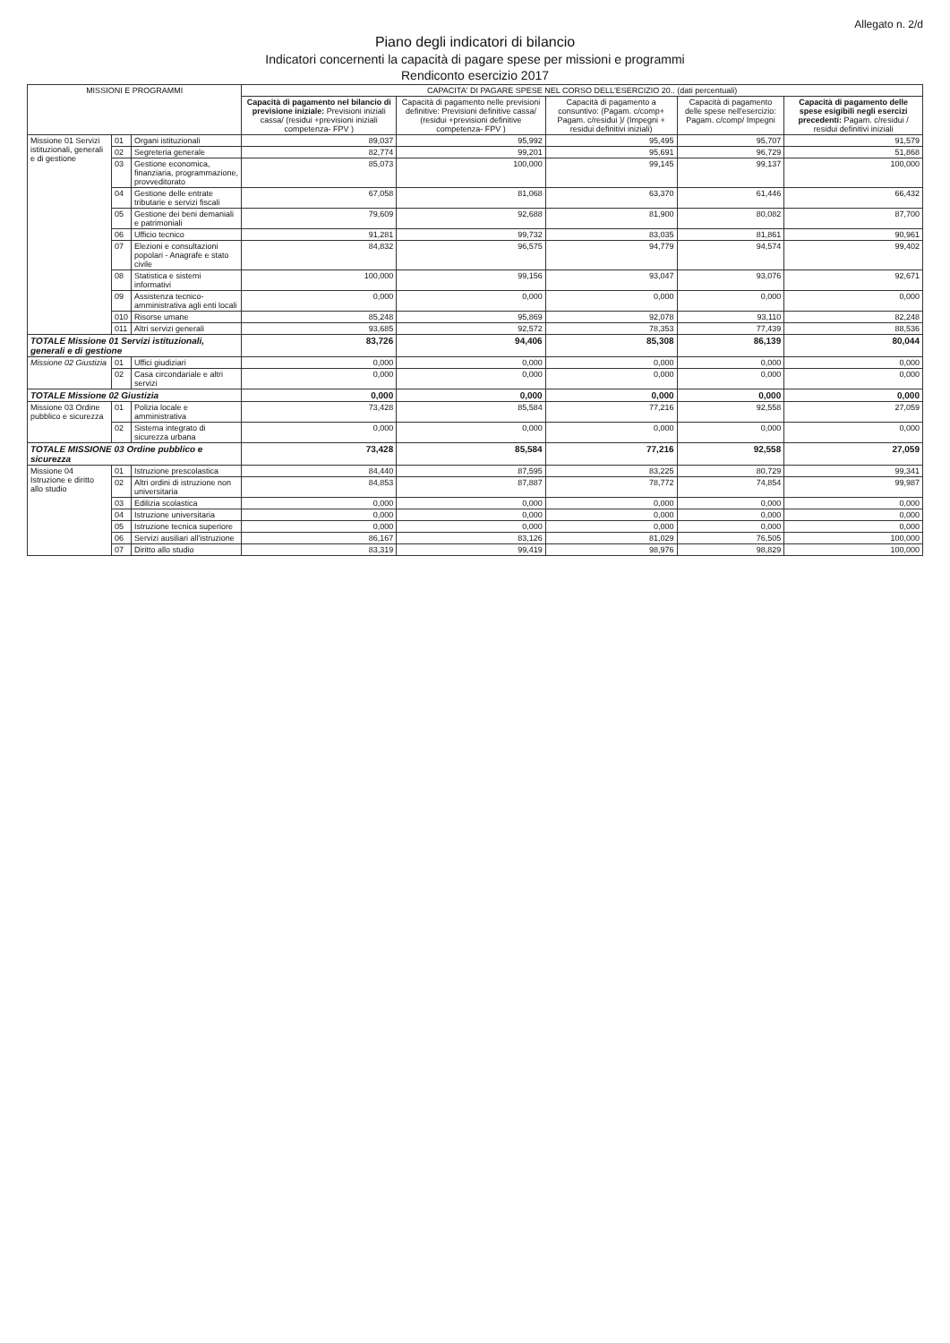Allegato n. 2/d
Piano degli indicatori di bilancio
Indicatori concernenti la capacità di pagare spese per missioni e programmi
Rendiconto esercizio 2017
| MISSIONI E PROGRAMMI | | | CAPACITA' DI PAGARE SPESE NEL CORSO DELL'ESERCIZIO 20.. (dati percentuali) | | | | |
| --- | --- | --- | --- | --- | --- | --- | --- |
| | | | Capacità di pagamento nel bilancio di previsione iniziale: Previsioni iniziali cassa/ (residui +previsioni iniziali competenza- FPV ) | Capacità di pagamento nelle previsioni definitive: Previsioni definitive cassa/ (residui +previsioni definitive competenza- FPV ) | Capacità di pagamento a consuntivo: (Pagam. c/comp+ Pagam. c/residui )/ (Impegni + residui definitivi iniziali) | Capacità di pagamento delle spese nell'esercizio: Pagam. c/comp/ Impegni | Capacità di pagamento delle spese esigibili negli esercizi precedenti: Pagam. c/residui / residui definitivi iniziali |
| Missione 01 Servizi istituzionali, generali e di gestione | 01 | Organi istituzionali | 89,037 | 95,992 | 95,495 | 95,707 | 91,579 |
| | 02 | Segreteria generale | 82,774 | 99,201 | 95,691 | 96,729 | 51,868 |
| | 03 | Gestione economica, finanziaria, programmazione, provveditorato | 85,073 | 100,000 | 99,145 | 99,137 | 100,000 |
| | 04 | Gestione delle entrate tributarie e servizi fiscali | 67,058 | 81,068 | 63,370 | 61,446 | 66,432 |
| | 05 | Gestione dei beni demaniali e patrimoniali | 79,609 | 92,688 | 81,900 | 80,082 | 87,700 |
| | 06 | Ufficio tecnico | 91,281 | 99,732 | 83,035 | 81,861 | 90,961 |
| | 07 | Elezioni e consultazioni popolari - Anagrafe e stato civile | 84,832 | 96,575 | 94,779 | 94,574 | 99,402 |
| | 08 | Statistica e sistemi informativi | 100,000 | 99,156 | 93,047 | 93,076 | 92,671 |
| | 09 | Assistenza tecnico-amministrativa agli enti locali | 0,000 | 0,000 | 0,000 | 0,000 | 0,000 |
| | 010 | Risorse umane | 85,248 | 95,869 | 92,078 | 93,110 | 82,248 |
| | 011 | Altri servizi generali | 93,685 | 92,572 | 78,353 | 77,439 | 88,536 |
| TOTALE Missione 01 Servizi istituzionali, generali e di gestione | | | 83,726 | 94,406 | 85,308 | 86,139 | 80,044 |
| Missione 02 Giustizia | 01 | Uffici giudiziari | 0,000 | 0,000 | 0,000 | 0,000 | 0,000 |
| | 02 | Casa circondariale e altri servizi | 0,000 | 0,000 | 0,000 | 0,000 | 0,000 |
| TOTALE Missione 02 Giustizia | | | 0,000 | 0,000 | 0,000 | 0,000 | 0,000 |
| Missione 03 Ordine pubblico e sicurezza | 01 | Polizia locale e amministrativa | 73,428 | 85,584 | 77,216 | 92,558 | 27,059 |
| | 02 | Sistema integrato di sicurezza urbana | 0,000 | 0,000 | 0,000 | 0,000 | 0,000 |
| TOTALE MISSIONE 03 Ordine pubblico e sicurezza | | | 73,428 | 85,584 | 77,216 | 92,558 | 27,059 |
| Missione 04 Istruzione e diritto allo studio | 01 | Istruzione prescolastica | 84,440 | 87,595 | 83,225 | 80,729 | 99,341 |
| | 02 | Altri ordini di istruzione non universitaria | 84,853 | 87,887 | 78,772 | 74,854 | 99,987 |
| | 03 | Edilizia scolastica | 0,000 | 0,000 | 0,000 | 0,000 | 0,000 |
| | 04 | Istruzione universitaria | 0,000 | 0,000 | 0,000 | 0,000 | 0,000 |
| | 05 | Istruzione tecnica superiore | 0,000 | 0,000 | 0,000 | 0,000 | 0,000 |
| | 06 | Servizi ausiliari all'istruzione | 86,167 | 83,126 | 81,029 | 76,505 | 100,000 |
| | 07 | Diritto allo studio | 83,319 | 99,419 | 98,976 | 98,829 | 100,000 |